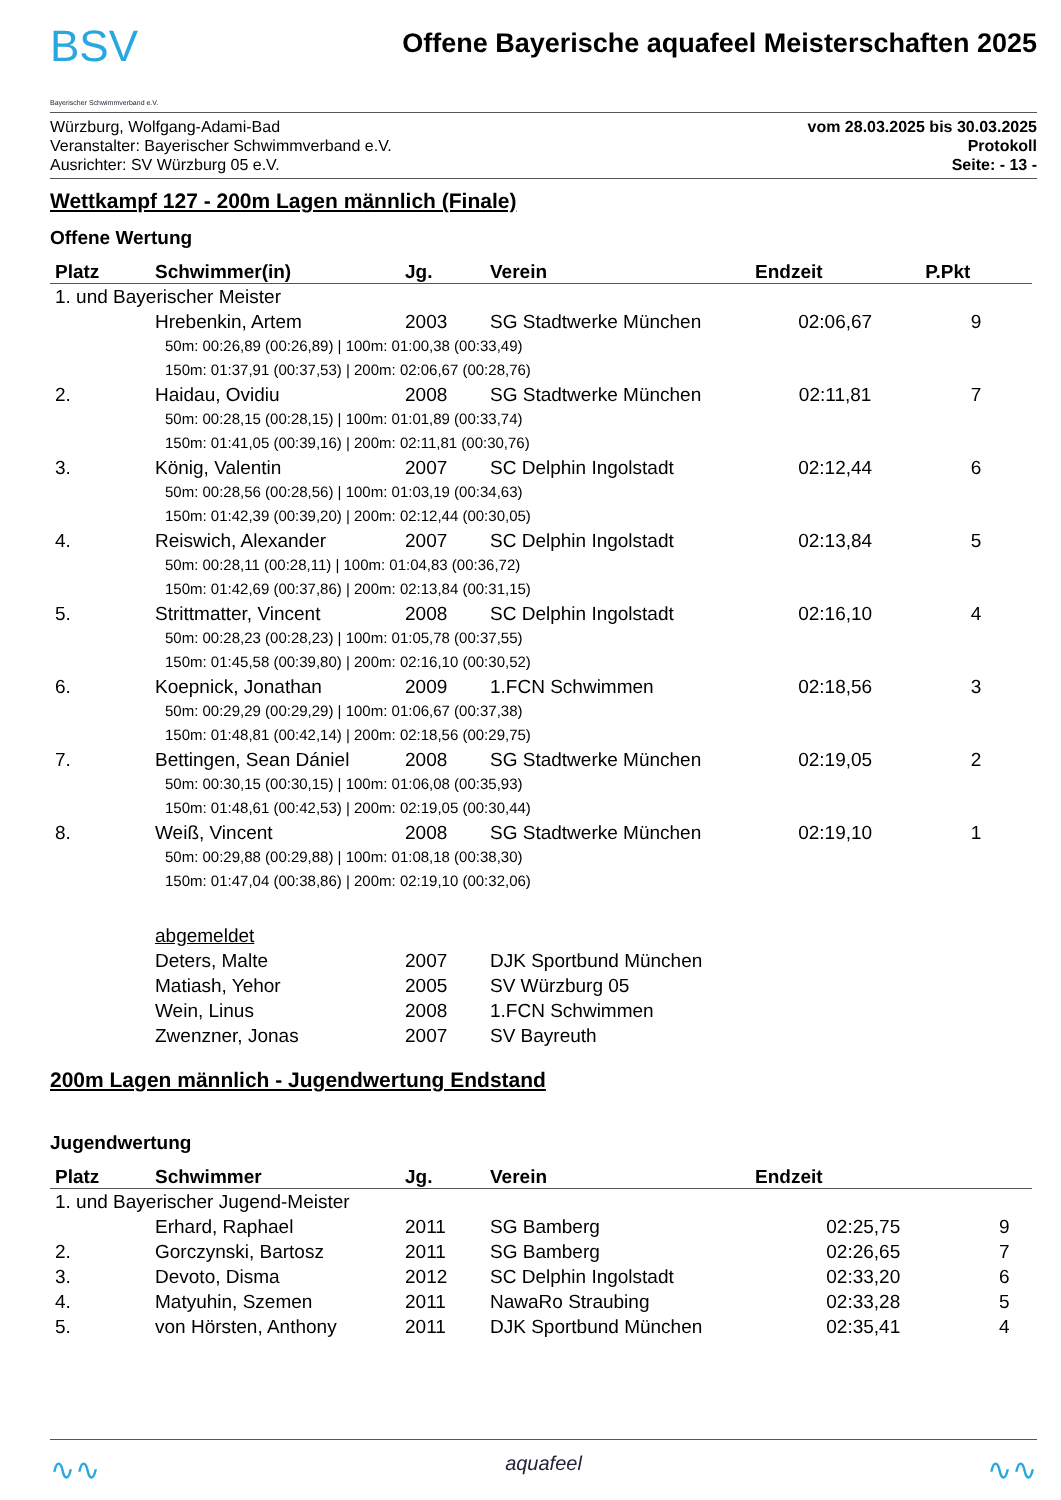BSV
Bayerischer Schwimmverband e.V.
Offene Bayerische aquafeel Meisterschaften 2025
Würzburg, Wolfgang-Adami-Bad
Veranstalter: Bayerischer Schwimmverband e.V.
Ausrichter: SV Würzburg 05 e.V.
vom 28.03.2025 bis 30.03.2025
Protokoll
Seite: - 13 -
Wettkampf 127 - 200m Lagen männlich (Finale)
Offene Wertung
| Platz | Schwimmer(in) | Jg. | Verein | Endzeit | P.Pkt |
| --- | --- | --- | --- | --- | --- |
| 1. und Bayerischer Meister | | | | | |
| | Hrebenkin, Artem | 2003 | SG Stadtwerke München | 02:06,67 | 9 |
| | 50m: 00:26,89 (00:26,89) / 100m: 01:00,38 (00:33,49) 150m: 01:37,91 (00:37,53) / 200m: 02:06,67 (00:28,76) | | | | |
| 2. | Haidau, Ovidiu | 2008 | SG Stadtwerke München | 02:11,81 | 7 |
| | 50m: 00:28,15 (00:28,15) / 100m: 01:01,89 (00:33,74) 150m: 01:41,05 (00:39,16) / 200m: 02:11,81 (00:30,76) | | | | |
| 3. | König, Valentin | 2007 | SC Delphin Ingolstadt | 02:12,44 | 6 |
| | 50m: 00:28,56 (00:28,56) / 100m: 01:03,19 (00:34,63) 150m: 01:42,39 (00:39,20) / 200m: 02:12,44 (00:30,05) | | | | |
| 4. | Reiswich, Alexander | 2007 | SC Delphin Ingolstadt | 02:13,84 | 5 |
| | 50m: 00:28,11 (00:28,11) / 100m: 01:04,83 (00:36,72) 150m: 01:42,69 (00:37,86) / 200m: 02:13,84 (00:31,15) | | | | |
| 5. | Strittmatter, Vincent | 2008 | SC Delphin Ingolstadt | 02:16,10 | 4 |
| | 50m: 00:28,23 (00:28,23) / 100m: 01:05,78 (00:37,55) 150m: 01:45,58 (00:39,80) / 200m: 02:16,10 (00:30,52) | | | | |
| 6. | Koepnick, Jonathan | 2009 | 1.FCN Schwimmen | 02:18,56 | 3 |
| | 50m: 00:29,29 (00:29,29) / 100m: 01:06,67 (00:37,38) 150m: 01:48,81 (00:42,14) / 200m: 02:18,56 (00:29,75) | | | | |
| 7. | Bettingen, Sean Dániel | 2008 | SG Stadtwerke München | 02:19,05 | 2 |
| | 50m: 00:30,15 (00:30,15) / 100m: 01:06,08 (00:35,93) 150m: 01:48,61 (00:42,53) / 200m: 02:19,05 (00:30,44) | | | | |
| 8. | Weiß, Vincent | 2008 | SG Stadtwerke München | 02:19,10 | 1 |
| | 50m: 00:29,88 (00:29,88) / 100m: 01:08,18 (00:38,30) 150m: 01:47,04 (00:38,86) / 200m: 02:19,10 (00:32,06) | | | | |
| | abgemeldet | | | | |
| | Deters, Malte | 2007 | DJK Sportbund München | | |
| | Matiash, Yehor | 2005 | SV Würzburg 05 | | |
| | Wein, Linus | 2008 | 1.FCN Schwimmen | | |
| | Zwenzner, Jonas | 2007 | SV Bayreuth | | |
200m Lagen männlich - Jugendwertung Endstand
Jugendwertung
| Platz | Schwimmer | Jg. | Verein | Endzeit | |
| --- | --- | --- | --- | --- | --- |
| 1. und Bayerischer Jugend-Meister | | | | | |
| | Erhard, Raphael | 2011 | SG Bamberg | 02:25,75 | 9 |
| 2. | Gorczynski, Bartosz | 2011 | SG Bamberg | 02:26,65 | 7 |
| 3. | Devoto, Disma | 2012 | SC Delphin Ingolstadt | 02:33,20 | 6 |
| 4. | Matyuhin, Szemen | 2011 | NawaRo Straubing | 02:33,28 | 5 |
| 5. | von Hörsten, Anthony | 2011 | DJK Sportbund München | 02:35,41 | 4 |
∿∿ aquafeel ∿∿